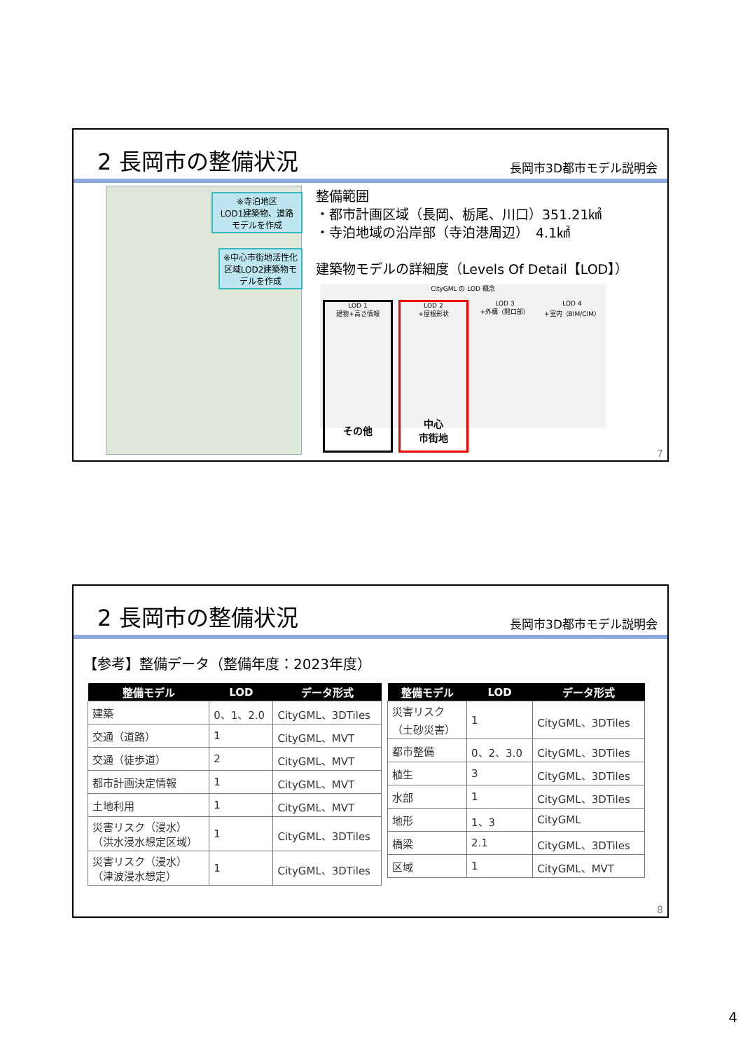2 長岡市の整備状況
長岡市3D都市モデル説明会
※寺泊地区
LOD1建築物、道路
モデルを作成
※中心市街地活性化区域LOD2建築物モデルを作成
整備範囲
・都市計画区域（長岡、栃尾、川口）351.21㎢
・寺泊地域の沿岸部（寺泊港周辺）　4.1㎢
建築物モデルの詳細度（Levels Of Detail【LOD】）
CityGML の LOD 概念
LOD 1
建物+高さ情報
その他
LOD 2
+屋根形状
中心
市街地
LOD 3
+外構（開口部）
LOD 4
+室内（BIM/CIM）
7
2 長岡市の整備状況
長岡市3D都市モデル説明会
【参考】整備データ（整備年度：2023年度）
| 整備モデル | LOD | データ形式 |
| --- | --- | --- |
| 建築 | 0、1、2.0 | CityGML、3DTiles |
| 交通（道路） | 1 | CityGML、MVT |
| 交通（徒歩道） | 2 | CityGML、MVT |
| 都市計画決定情報 | 1 | CityGML、MVT |
| 土地利用 | 1 | CityGML、MVT |
| 災害リスク（浸水） （洪水浸水想定区域） | 1 | CityGML、3DTiles |
| 災害リスク（浸水） （津波浸水想定） | 1 | CityGML、3DTiles |
| 整備モデル | LOD | データ形式 |
| --- | --- | --- |
| 災害リスク （土砂災害） | 1 | CityGML、3DTiles |
| 都市整備 | 0、2、3.0 | CityGML、3DTiles |
| 植生 | 3 | CityGML、3DTiles |
| 水部 | 1 | CityGML、3DTiles |
| 地形 | 1、3 | CityGML |
| 橋梁 | 2.1 | CityGML、3DTiles |
| 区域 | 1 | CityGML、MVT |
8
4